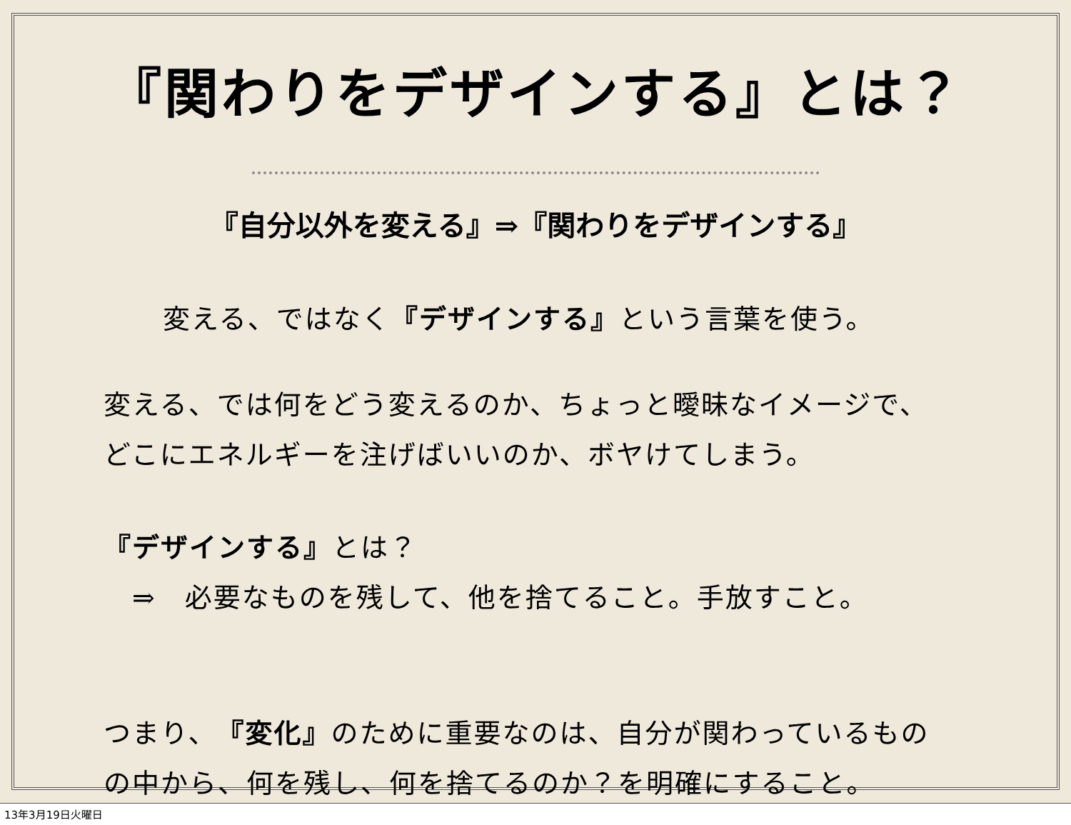『関わりをデザインする』とは？
『自分以外を変える』⇒『関わりをデザインする』
変える、ではなく『デザインする』という言葉を使う。
変える、では何をどう変えるのか、ちょっと曖昧なイメージで、
どこにエネルギーを注げばいいのか、ボヤけてしまう。
『デザインする』とは？
⇒　必要なものを残して、他を捨てること。手放すこと。
つまり、『変化』のために重要なのは、自分が関わっているもの
の中から、何を残し、何を捨てるのか？を明確にすること。
13年3月19日火曜日